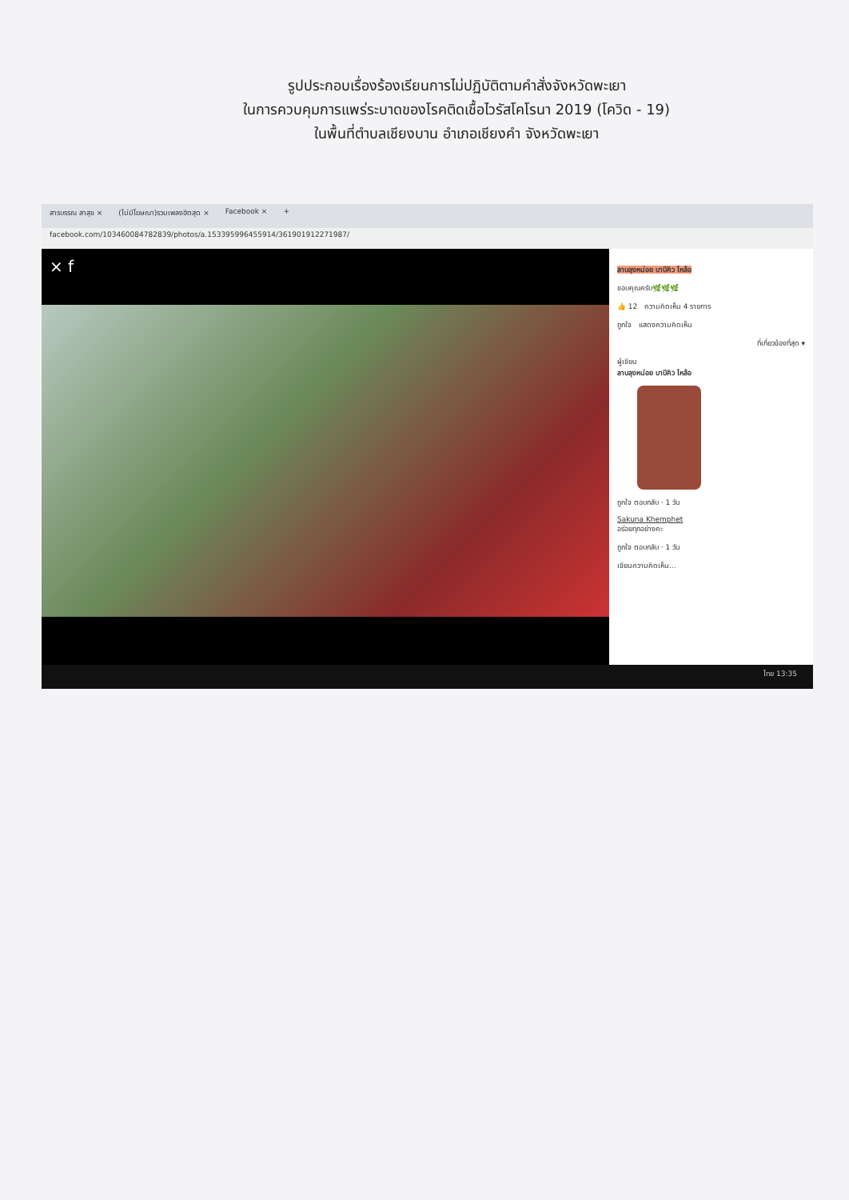รูปประกอบเรื่องร้องเรียนการไม่ปฏิบัติตามคำสั่งจังหวัดพะเยา
ในการควบคุมการแพร่ระบาดของโรคติดเชื้อไวรัสโคโรนา 2019 (โควิด - 19)
ในพื้นที่ตำบลเชียงบาน อำเภอเชียงคำ จังหวัดพะเยา
สารบรรณ สาสุข × (ไม่มีโฆษณา)รวมเพลงฮิตสุด × Facebook × +
facebook.com/103460084782839/photos/a.153395996455914/361901912271987/
× f
ลาบลุงหน่อย บาบีคิว ไหล้อ
ขอบคุณครับ🌿🌿🌿
👍 12 ความคิดเห็น 4 รายการ
ถูกใจ แสดงความคิดเห็น
ที่เกี่ยวข้องที่สุด ▾
ผู้เขียน
ลาบลุงหน่อย บาบีคิว ไหล้อ
ถูกใจ ตอบกลับ · 1 วัน
Sakuna Khemphet
อร่อยทุกอย่างคะ
ถูกใจ ตอบกลับ · 1 วัน
เขียนความคิดเห็น...
ไทย 13:35